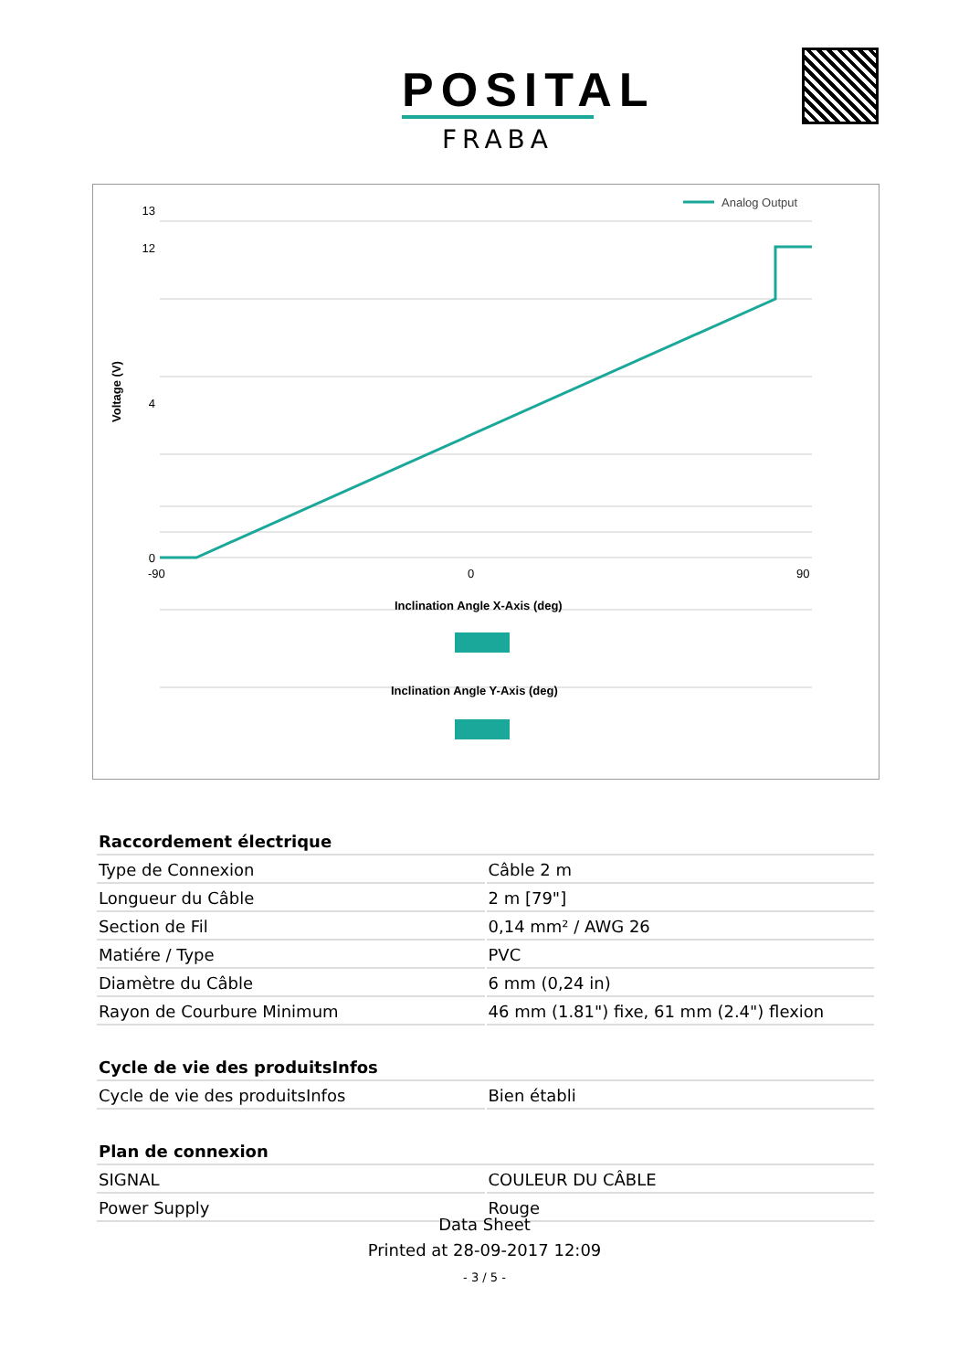POSITAL
FRABA
Analog Output
0
4
12
13
-90
0
90
Voltage (V)
Inclination Angle X-Axis (deg)
Inclination Angle Y-Axis (deg)
| Raccordement électrique | |
| --- | --- |
| Type de Connexion | Câble 2 m |
| Longueur du Câble | 2 m [79"] |
| Section de Fil | 0,14 mm² / AWG 26 |
| Matiére / Type | PVC |
| Diamètre du Câble | 6 mm (0,24 in) |
| Rayon de Courbure Minimum | 46 mm (1.81") fixe, 61 mm (2.4") flexion |
| Cycle de vie des produitsInfos | |
| --- | --- |
| Cycle de vie des produitsInfos | Bien établi |
| Plan de connexion | |
| --- | --- |
| SIGNAL | COULEUR DU CÂBLE |
| Power Supply | Rouge |
Data Sheet
Printed at 28-09-2017 12:09
- 3 / 5 -